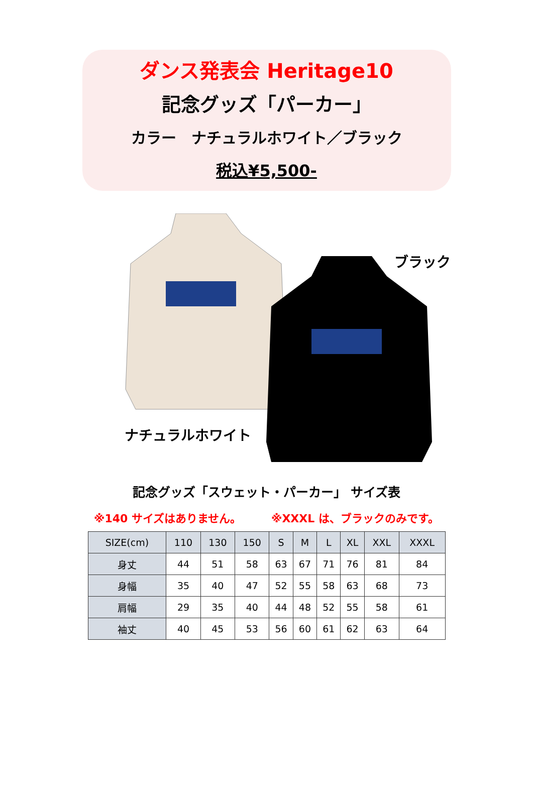ダンス発表会 Heritage10
記念グッズ「パーカー」
カラー　ナチュラルホワイト／ブラック
税込¥5,500-
ブラック
ナチュラルホワイト
記念グッズ「スウェット・パーカー」 サイズ表
※140 サイズはありません。 ※XXXL は、ブラックのみです。
| SIZE(cm) | 110 | 130 | 150 | S | M | L | XL | XXL | XXXL |
| --- | --- | --- | --- | --- | --- | --- | --- | --- | --- |
| 身丈 | 44 | 51 | 58 | 63 | 67 | 71 | 76 | 81 | 84 |
| 身幅 | 35 | 40 | 47 | 52 | 55 | 58 | 63 | 68 | 73 |
| 肩幅 | 29 | 35 | 40 | 44 | 48 | 52 | 55 | 58 | 61 |
| 袖丈 | 40 | 45 | 53 | 56 | 60 | 61 | 62 | 63 | 64 |